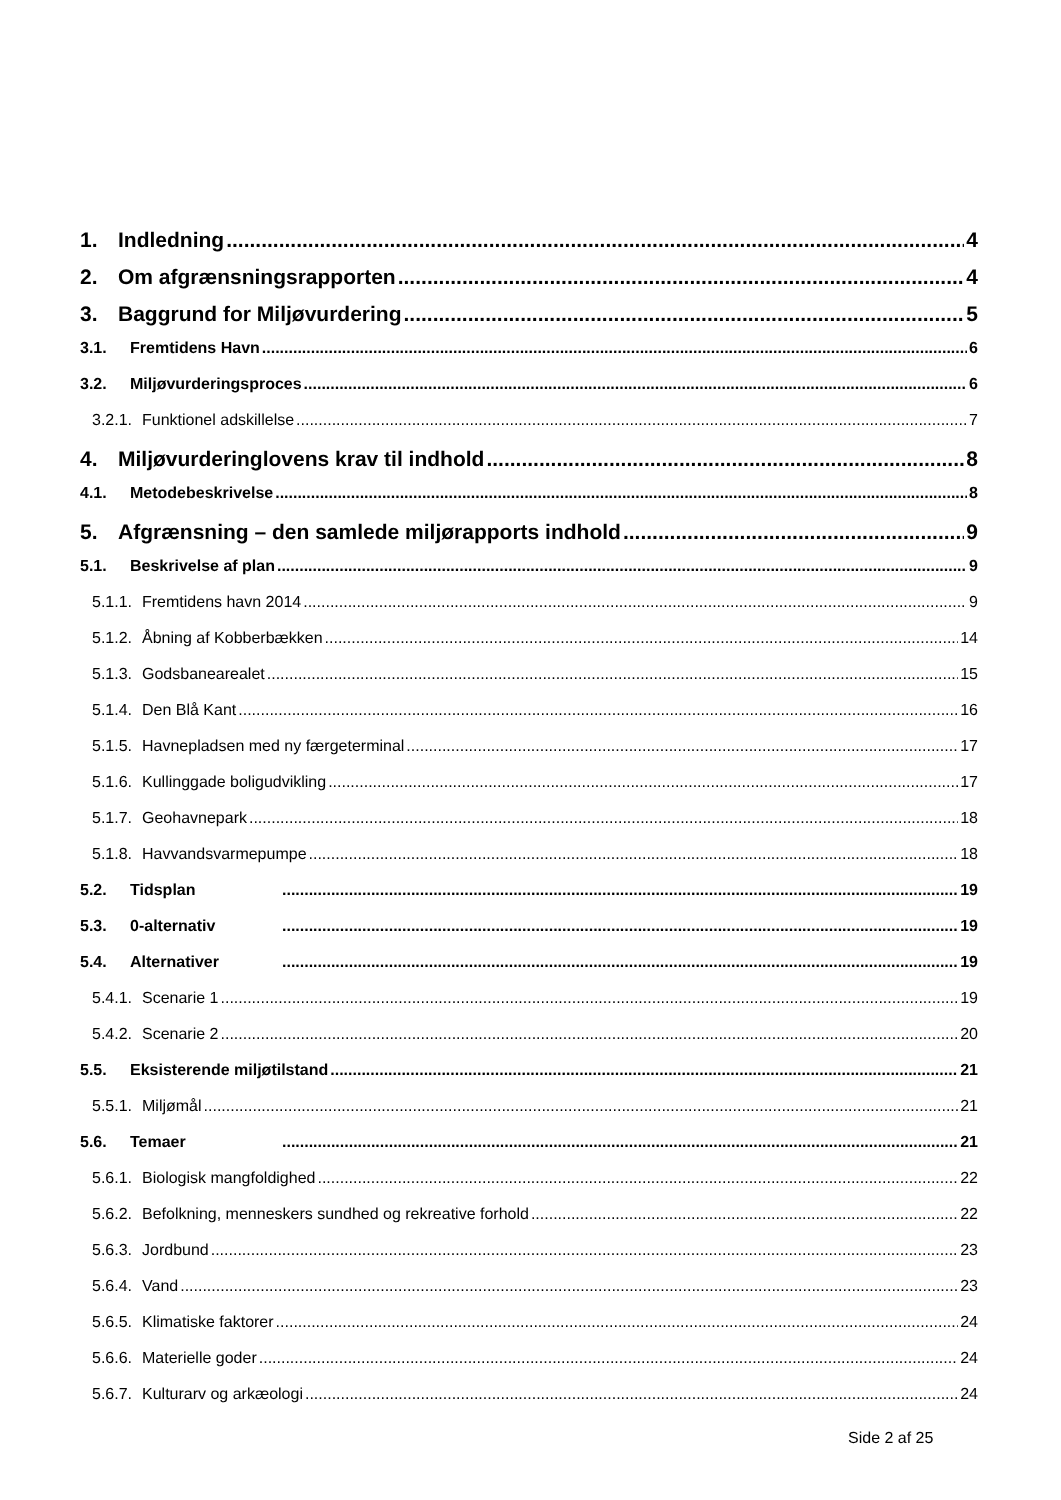1. Indledning 4
2. Om afgrænsningsrapporten 4
3. Baggrund for Miljøvurdering 5
3.1. Fremtidens Havn 6
3.2. Miljøvurderingsproces 6
3.2.1. Funktionel adskillelse 7
4. Miljøvurderinglovens krav til indhold 8
4.1. Metodebeskrivelse 8
5. Afgrænsning – den samlede miljørapports indhold 9
5.1. Beskrivelse af plan 9
5.1.1. Fremtidens havn 2014 9
5.1.2. Åbning af Kobberbækken 14
5.1.3. Godsbanearealet 15
5.1.4. Den Blå Kant 16
5.1.5. Havnepladsen med ny færgeterminal 17
5.1.6. Kullinggade boligudvikling 17
5.1.7. Geohavnepark 18
5.1.8. Havvandsvarmepumpe 18
5.2. Tidsplan 19
5.3. 0-alternativ 19
5.4. Alternativer 19
5.4.1. Scenarie 1 19
5.4.2. Scenarie 2 20
5.5. Eksisterende miljøtilstand 21
5.5.1. Miljømål 21
5.6. Temaer 21
5.6.1. Biologisk mangfoldighed 22
5.6.2. Befolkning, menneskers sundhed og rekreative forhold 22
5.6.3. Jordbund 23
5.6.4. Vand 23
5.6.5. Klimatiske faktorer 24
5.6.6. Materielle goder 24
5.6.7. Kulturarv og arkæologi 24
Side 2 af 25